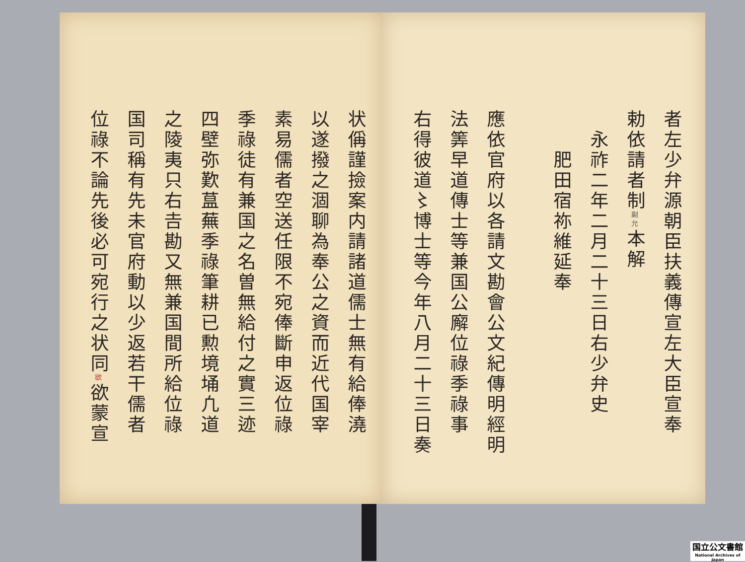者左少弁源朝臣扶義傳宣左大臣宣奉
勅依請者制副允本解
　永祚二年二月二十三日右少弁史
　　肥田宿祢維延奉
應依官府以各請文勘會公文紀傳明經明
法筭早道傳士等兼国公廨位祿季祿事
右得彼道〻博士等今年八月二十三日奏
状偁謹撿案内請諸道儒士無有給俸澆
以遂撥之涸聊為奉公之資而近代国宰
素易儒者空送任限不宛俸斷申返位祿
季祿徒有兼国之名曽無給付之實三迹
四壁弥歎蒀蕪季祿筆耕已勲境埇凢道
之陵夷只右𠮷勘又無兼国間所給位祿
国司稱有先未官府動以少返若干儒者
位祿不論先後必可宛行之状同欲欲蒙宣
国立公文書館
National Archives of Japan